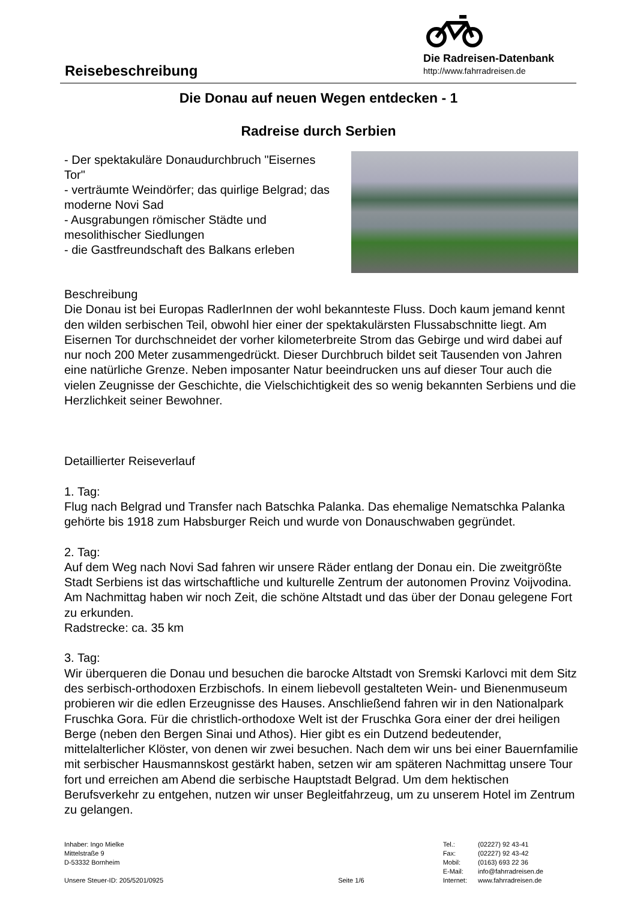Reisebeschreibung
Die Radreisen-Datenbank
http://www.fahrradreisen.de
Die Donau auf neuen Wegen entdecken - 1
Radreise durch Serbien
- Der spektakuläre Donaudurchbruch "Eisernes Tor"
- verträumte Weindörfer; das quirlige Belgrad; das moderne Novi Sad
- Ausgrabungen römischer Städte und mesolithischer Siedlungen
- die Gastfreundschaft des Balkans erleben
Beschreibung
Die Donau ist bei Europas RadlerInnen der wohl bekannteste Fluss. Doch kaum jemand kennt den wilden serbischen Teil, obwohl hier einer der spektakulärsten Flussabschnitte liegt. Am Eisernen Tor durchschneidet der vorher kilometerbreite Strom das Gebirge und wird dabei auf nur noch 200 Meter zusammengedrückt. Dieser Durchbruch bildet seit Tausenden von Jahren eine natürliche Grenze. Neben imposanter Natur beeindrucken uns auf dieser Tour auch die vielen Zeugnisse der Geschichte, die Vielschichtigkeit des so wenig bekannten Serbiens und die Herzlichkeit seiner Bewohner.
Detaillierter Reiseverlauf
1. Tag:
Flug nach Belgrad und Transfer nach Batschka Palanka. Das ehemalige Nematschka Palanka gehörte bis 1918 zum Habsburger Reich und wurde von Donauschwaben gegründet.
2. Tag:
Auf dem Weg nach Novi Sad fahren wir unsere Räder entlang der Donau ein. Die zweitgrößte Stadt Serbiens ist das wirtschaftliche und kulturelle Zentrum der autonomen Provinz Voijvodina. Am Nachmittag haben wir noch Zeit, die schöne Altstadt und das über der Donau gelegene Fort zu erkunden.
Radstrecke: ca. 35 km
3. Tag:
Wir überqueren die Donau und besuchen die barocke Altstadt von Sremski Karlovci mit dem Sitz des serbisch-orthodoxen Erzbischofs. In einem liebevoll gestalteten Wein- und Bienenmuseum probieren wir die edlen Erzeugnisse des Hauses. Anschließend fahren wir in den Nationalpark Fruschka Gora. Für die christlich-orthodoxe Welt ist der Fruschka Gora einer der drei heiligen Berge (neben den Bergen Sinai und Athos). Hier gibt es ein Dutzend bedeutender, mittelalterlicher Klöster, von denen wir zwei besuchen. Nach dem wir uns bei einer Bauernfamilie mit serbischer Hausmannskost gestärkt haben, setzen wir am späteren Nachmittag unsere Tour fort und erreichen am Abend die serbische Hauptstadt Belgrad. Um dem hektischen Berufsverkehr zu entgehen, nutzen wir unser Begleitfahrzeug, um zu unserem Hotel im Zentrum zu gelangen.
Inhaber: Ingo Mielke
Mittelstraße 9
D-53332 Bornheim
Unsere Steuer-ID: 205/5201/0925
Seite 1/6
| Tel.: | (02227) 92 43-41 |
| Fax: | (02227) 92 43-42 |
| Mobil: | (0163) 693 22 36 |
| E-Mail: | info@fahrradreisen.de |
| Internet: | www.fahrradreisen.de |